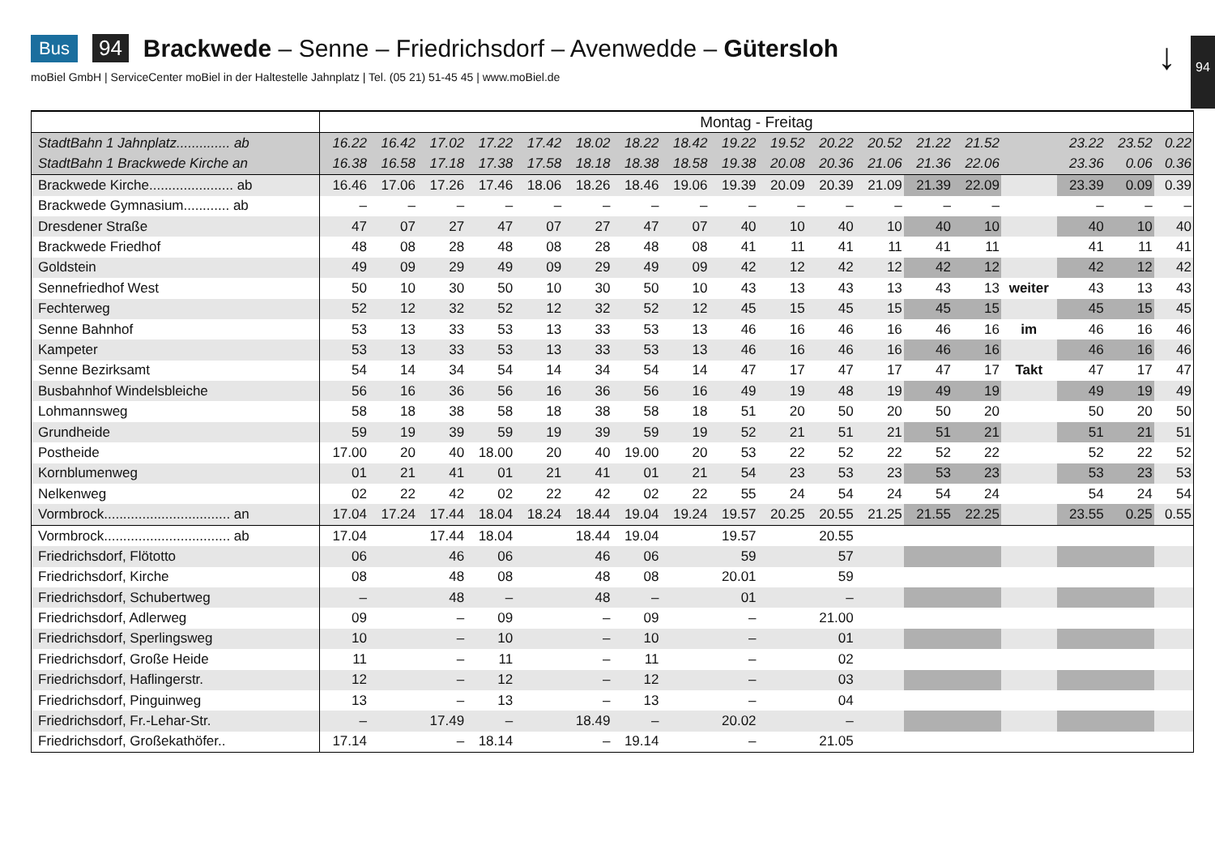Bus 94 Brackwede – Senne – Friedrichsdorf – Avenwedde – Gütersloh
moBiel GmbH | ServiceCenter moBiel in der Haltestelle Jahnplatz | Tel. (05 21) 51-45 45 | www.moBiel.de
↓ 94
| | Montag - Freitag | | | | | | | | | | | | | | | | | | |
| --- | --- | --- | --- | --- | --- | --- | --- | --- | --- | --- | --- | --- | --- | --- | --- | --- | --- | --- | --- |
| StadtBahn 1 Jahnplatz.............. ab | 16.22 | 16.42 | 17.02 | 17.22 | 17.42 | 18.02 | 18.22 | 18.42 | 19.22 | 19.52 | 20.22 | 20.52 | 21.22 | 21.52 | | | 23.22 | 23.52 | 0.22 |
| StadtBahn 1 Brackwede Kirche an | 16.38 | 16.58 | 17.18 | 17.38 | 17.58 | 18.18 | 18.38 | 18.58 | 19.38 | 20.08 | 20.36 | 21.06 | 21.36 | 22.06 | | | 23.36 | 0.06 | 0.36 |
| Brackwede Kirche...................... ab | 16.46 | 17.06 | 17.26 | 17.46 | 18.06 | 18.26 | 18.46 | 19.06 | 19.39 | 20.09 | 20.39 | 21.09 | 21.39 | 22.09 | | | 23.39 | 0.09 | 0.39 |
| Brackwede Gymnasium............ ab | – | – | – | – | – | – | – | – | – | – | – | – | – | – | | | – | – | – |
| Dresdener Straße | 47 | 07 | 27 | 47 | 07 | 27 | 47 | 07 | 40 | 10 | 40 | 10 | 40 | 10 | | | 40 | 10 | 40 |
| Brackwede Friedhof | 48 | 08 | 28 | 48 | 08 | 28 | 48 | 08 | 41 | 11 | 41 | 11 | 41 | 11 | | | 41 | 11 | 41 |
| Goldstein | 49 | 09 | 29 | 49 | 09 | 29 | 49 | 09 | 42 | 12 | 42 | 12 | 42 | 12 | | | 42 | 12 | 42 |
| Sennefriedhof West | 50 | 10 | 30 | 50 | 10 | 30 | 50 | 10 | 43 | 13 | 43 | 13 | 43 | 13 | weiter | | 43 | 13 | 43 |
| Fechterweg | 52 | 12 | 32 | 52 | 12 | 32 | 52 | 12 | 45 | 15 | 45 | 15 | 45 | 15 | | | 45 | 15 | 45 |
| Senne Bahnhof | 53 | 13 | 33 | 53 | 13 | 33 | 53 | 13 | 46 | 16 | 46 | 16 | 46 | 16 | im | | 46 | 16 | 46 |
| Kampeter | 53 | 13 | 33 | 53 | 13 | 33 | 53 | 13 | 46 | 16 | 46 | 16 | 46 | 16 | | | 46 | 16 | 46 |
| Senne Bezirksamt | 54 | 14 | 34 | 54 | 14 | 34 | 54 | 14 | 47 | 17 | 47 | 17 | 47 | 17 | Takt | | 47 | 17 | 47 |
| Busbahnhof Windelsbleiche | 56 | 16 | 36 | 56 | 16 | 36 | 56 | 16 | 49 | 19 | 48 | 19 | 49 | 19 | | | 49 | 19 | 49 |
| Lohmannsweg | 58 | 18 | 38 | 58 | 18 | 38 | 58 | 18 | 51 | 20 | 50 | 20 | 50 | 20 | | | 50 | 20 | 50 |
| Grundheide | 59 | 19 | 39 | 59 | 19 | 39 | 59 | 19 | 52 | 21 | 51 | 21 | 51 | 21 | | | 51 | 21 | 51 |
| Postheide | 17.00 | 20 | 40 | 18.00 | 20 | 40 | 19.00 | 20 | 53 | 22 | 52 | 22 | 52 | 22 | | | 52 | 22 | 52 |
| Kornblumenweg | 01 | 21 | 41 | 01 | 21 | 41 | 01 | 21 | 54 | 23 | 53 | 23 | 53 | 23 | | | 53 | 23 | 53 |
| Nelkenweg | 02 | 22 | 42 | 02 | 22 | 42 | 02 | 22 | 55 | 24 | 54 | 24 | 54 | 24 | | | 54 | 24 | 54 |
| Vormbrock................................. an | 17.04 | 17.24 | 17.44 | 18.04 | 18.24 | 18.44 | 19.04 | 19.24 | 19.57 | 20.25 | 20.55 | 21.25 | 21.55 | 22.25 | | | 23.55 | 0.25 | 0.55 |
| Vormbrock................................. ab | 17.04 | | 17.44 | 18.04 | | 18.44 | 19.04 | | 19.57 | | 20.55 | | | | | | | | |
| Friedrichsdorf, Flötotto | 06 | | 46 | 06 | | 46 | 06 | | 59 | | 57 | | | | | | | | |
| Friedrichsdorf, Kirche | 08 | | 48 | 08 | | 48 | 08 | | 20.01 | | 59 | | | | | | | | |
| Friedrichsdorf, Schubertweg | – | | 48 | – | | 48 | – | | 01 | | – | | | | | | | | |
| Friedrichsdorf, Adlerweg | 09 | | – | 09 | | – | 09 | | – | | 21.00 | | | | | | | | |
| Friedrichsdorf, Sperlingsweg | 10 | | – | 10 | | – | 10 | | – | | 01 | | | | | | | | |
| Friedrichsdorf, Große Heide | 11 | | – | 11 | | – | 11 | | – | | 02 | | | | | | | | |
| Friedrichsdorf, Haflingerstr. | 12 | | – | 12 | | – | 12 | | – | | 03 | | | | | | | | |
| Friedrichsdorf, Pinguinweg | 13 | | – | 13 | | – | 13 | | – | | 04 | | | | | | | | |
| Friedrichsdorf, Fr.-Lehar-Str. | – | | 17.49 | – | | 18.49 | – | | 20.02 | | – | | | | | | | | |
| Friedrichsdorf, Großekathöfer.. | 17.14 | | – | 18.14 | | – | 19.14 | | – | | 21.05 | | | | | | | | |